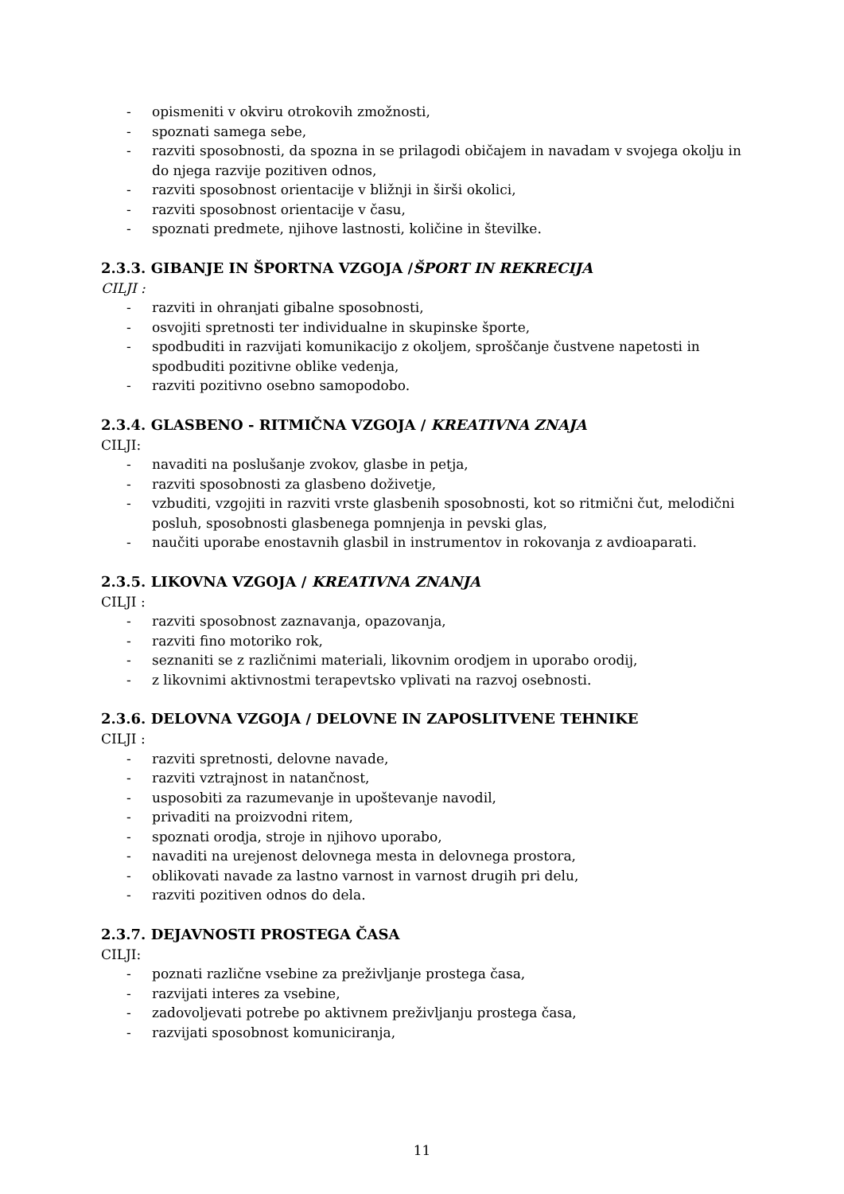- opismeniti v okviru otrokovih zmožnosti,
- spoznati samega sebe,
- razviti sposobnosti, da spozna in se prilagodi običajem in navadam v svojega okolju in do njega razvije pozitiven odnos,
- razviti sposobnost orientacije v bližnji in širši okolici,
- razviti sposobnost orientacije v času,
- spoznati predmete, njihove lastnosti, količine in številke.
2.3.3. GIBANJE IN ŠPORTNA VZGOJA /ŠPORT IN REKRECIJA
CILJI :
- razviti in ohranjati gibalne sposobnosti,
- osvojiti spretnosti ter individualne in skupinske športe,
- spodbuditi in razvijati komunikacijo z okoljem, sproščanje čustvene napetosti in spodbuditi pozitivne oblike vedenja,
- razviti pozitivno osebno samopodobo.
2.3.4. GLASBENO - RITMIČNA VZGOJA / KREATIVNA ZNAJA
CILJI:
- navaditi na poslušanje zvokov, glasbe in petja,
- razviti sposobnosti za glasbeno doživetje,
- vzbuditi, vzgojiti in razviti vrste glasbenih sposobnosti, kot so ritmični čut, melodični posluh, sposobnosti glasbenega pomnjenja in pevski glas,
- naučiti uporabe enostavnih glasbil in instrumentov in rokovanja z avdioaparati.
2.3.5. LIKOVNA VZGOJA / KREATIVNA ZNANJA
CILJI :
- razviti sposobnost zaznavanja, opazovanja,
- razviti fino motoriko rok,
- seznaniti se z različnimi materiali, likovnim orodjem in uporabo orodij,
- z likovnimi aktivnostmi terapevtsko vplivati na razvoj osebnosti.
2.3.6. DELOVNA VZGOJA / DELOVNE IN ZAPOSLITVENE TEHNIKE
CILJI :
- razviti spretnosti, delovne navade,
- razviti vztrajnost in natančnost,
- usposobiti za razumevanje in upoštevanje navodil,
- privaditi na proizvodni ritem,
- spoznati orodja, stroje in njihovo uporabo,
- navaditi na urejenost delovnega mesta in delovnega prostora,
- oblikovati navade za lastno varnost in varnost drugih pri delu,
- razviti pozitiven odnos do dela.
2.3.7. DEJAVNOSTI PROSTEGA ČASA
CILJI:
- poznati različne vsebine za preživljanje prostega časa,
- razvijati interes za vsebine,
- zadovoljevati potrebe po aktivnem preživljanju prostega časa,
- razvijati sposobnost komuniciranja,
11